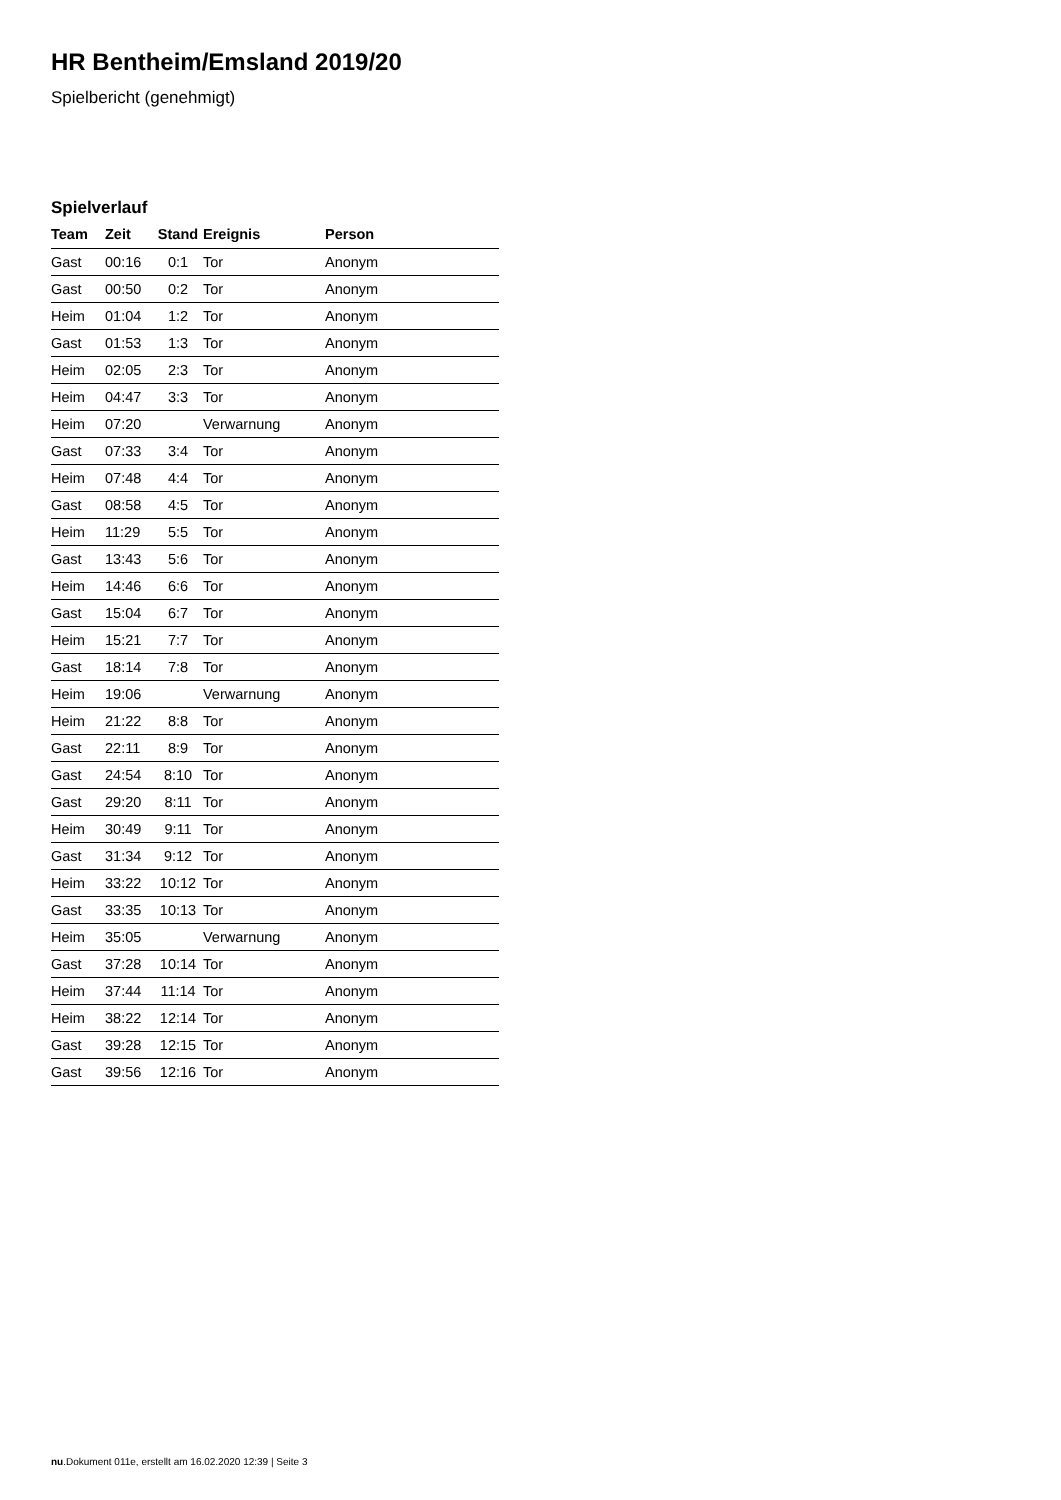HR Bentheim/Emsland 2019/20
Spielbericht (genehmigt)
Spielverlauf
| Team | Zeit | Stand | Ereignis | Person |
| --- | --- | --- | --- | --- |
| Gast | 00:16 | 0:1 | Tor | Anonym |
| Gast | 00:50 | 0:2 | Tor | Anonym |
| Heim | 01:04 | 1:2 | Tor | Anonym |
| Gast | 01:53 | 1:3 | Tor | Anonym |
| Heim | 02:05 | 2:3 | Tor | Anonym |
| Heim | 04:47 | 3:3 | Tor | Anonym |
| Heim | 07:20 | | Verwarnung | Anonym |
| Gast | 07:33 | 3:4 | Tor | Anonym |
| Heim | 07:48 | 4:4 | Tor | Anonym |
| Gast | 08:58 | 4:5 | Tor | Anonym |
| Heim | 11:29 | 5:5 | Tor | Anonym |
| Gast | 13:43 | 5:6 | Tor | Anonym |
| Heim | 14:46 | 6:6 | Tor | Anonym |
| Gast | 15:04 | 6:7 | Tor | Anonym |
| Heim | 15:21 | 7:7 | Tor | Anonym |
| Gast | 18:14 | 7:8 | Tor | Anonym |
| Heim | 19:06 | | Verwarnung | Anonym |
| Heim | 21:22 | 8:8 | Tor | Anonym |
| Gast | 22:11 | 8:9 | Tor | Anonym |
| Gast | 24:54 | 8:10 | Tor | Anonym |
| Gast | 29:20 | 8:11 | Tor | Anonym |
| Heim | 30:49 | 9:11 | Tor | Anonym |
| Gast | 31:34 | 9:12 | Tor | Anonym |
| Heim | 33:22 | 10:12 | Tor | Anonym |
| Gast | 33:35 | 10:13 | Tor | Anonym |
| Heim | 35:05 | | Verwarnung | Anonym |
| Gast | 37:28 | 10:14 | Tor | Anonym |
| Heim | 37:44 | 11:14 | Tor | Anonym |
| Heim | 38:22 | 12:14 | Tor | Anonym |
| Gast | 39:28 | 12:15 | Tor | Anonym |
| Gast | 39:56 | 12:16 | Tor | Anonym |
nu.Dokument 011e, erstellt am 16.02.2020 12:39 | Seite 3